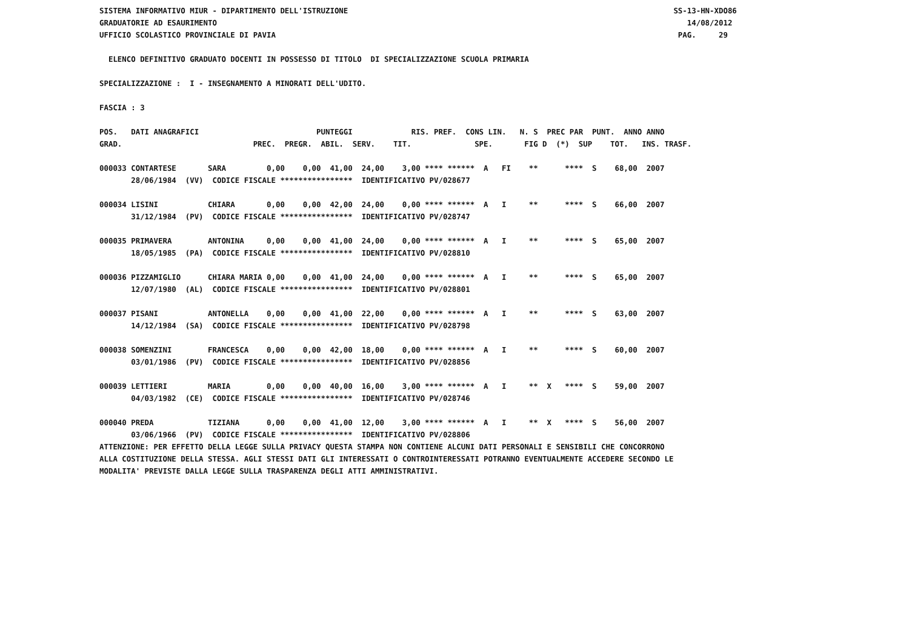SISTEMA INFORMATIVO MIUR - DIPARTIMENTO DELL'ISTRUZIONE                                                                        SS-13-HN-XDO86
GRADUATORIE AD ESAURIMENTO                                                                                                        14/08/2012
UFFICIO SCOLASTICO PROVINCIALE DI PAVIA                                                                                         PAG.     29

  ELENCO DEFINITIVO GRADUATO DOCENTI IN POSSESSO DI TITOLO  DI SPECIALIZZAZIONE SCUOLA PRIMARIA

SPECIALIZZAZIONE :  I - INSEGNAMENTO A MINORATI DELL'UDITO.

FASCIA : 3

POS.   DATI ANAGRAFICI                          PUNTEGGI             RIS. PREF.  CONS LIN.   N. S  PREC PAR  PUNT.  ANNO ANNO
GRAD.                             PREC.  PREGR.  ABIL.  SERV.    TIT.              SPE.       FIG D  (*)  SUP    TOT.   INS. TRASF.

000033 CONTARTESE       SARA         0,00    0,00  41,00  24,00    3,00 **** ******  A   FI    **      ****  S    68,00  2007
       28/06/1984  (VV)  CODICE FISCALE ****************  IDENTIFICATIVO PV/028677

000034 LISINI           CHIARA       0,00    0,00  42,00  24,00    0,00 **** ******  A   I     **      ****  S    66,00  2007
       31/12/1984  (PV)  CODICE FISCALE ****************  IDENTIFICATIVO PV/028747

000035 PRIMAVERA        ANTONINA     0,00    0,00  41,00  24,00    0,00 **** ******  A   I     **      ****  S    65,00  2007
       18/05/1985  (PA)  CODICE FISCALE ****************  IDENTIFICATIVO PV/028810

000036 PIZZAMIGLIO      CHIARA MARIA 0,00    0,00  41,00  24,00    0,00 **** ******  A   I     **      ****  S    65,00  2007
       12/07/1980  (AL)  CODICE FISCALE ****************  IDENTIFICATIVO PV/028801

000037 PISANI           ANTONELLA    0,00    0,00  41,00  22,00    0,00 **** ******  A   I     **      ****  S    63,00  2007
       14/12/1984  (SA)  CODICE FISCALE ****************  IDENTIFICATIVO PV/028798

000038 SOMENZINI        FRANCESCA    0,00    0,00  42,00  18,00    0,00 **** ******  A   I     **      ****  S    60,00  2007
       03/01/1986  (PV)  CODICE FISCALE ****************  IDENTIFICATIVO PV/028856

000039 LETTIERI         MARIA        0,00    0,00  40,00  16,00    3,00 **** ******  A   I     **  X   ****  S    59,00  2007
       04/03/1982  (CE)  CODICE FISCALE ****************  IDENTIFICATIVO PV/028746

000040 PREDA            TIZIANA      0,00    0,00  41,00  12,00    3,00 **** ******  A   I     **  X   ****  S    56,00  2007
       03/06/1966  (PV)  CODICE FISCALE ****************  IDENTIFICATIVO PV/028806
ATTENZIONE: PER EFFETTO DELLA LEGGE SULLA PRIVACY QUESTA STAMPA NON CONTIENE ALCUNI DATI PERSONALI E SENSIBILI CHE CONCORRONO
ALLA COSTITUZIONE DELLA STESSA. AGLI STESSI DATI GLI INTERESSATI O CONTROINTERESSATI POTRANNO EVENTUALMENTE ACCEDERE SECONDO LE
MODALITA' PREVISTE DALLA LEGGE SULLA TRASPARENZA DEGLI ATTI AMMINISTRATIVI.